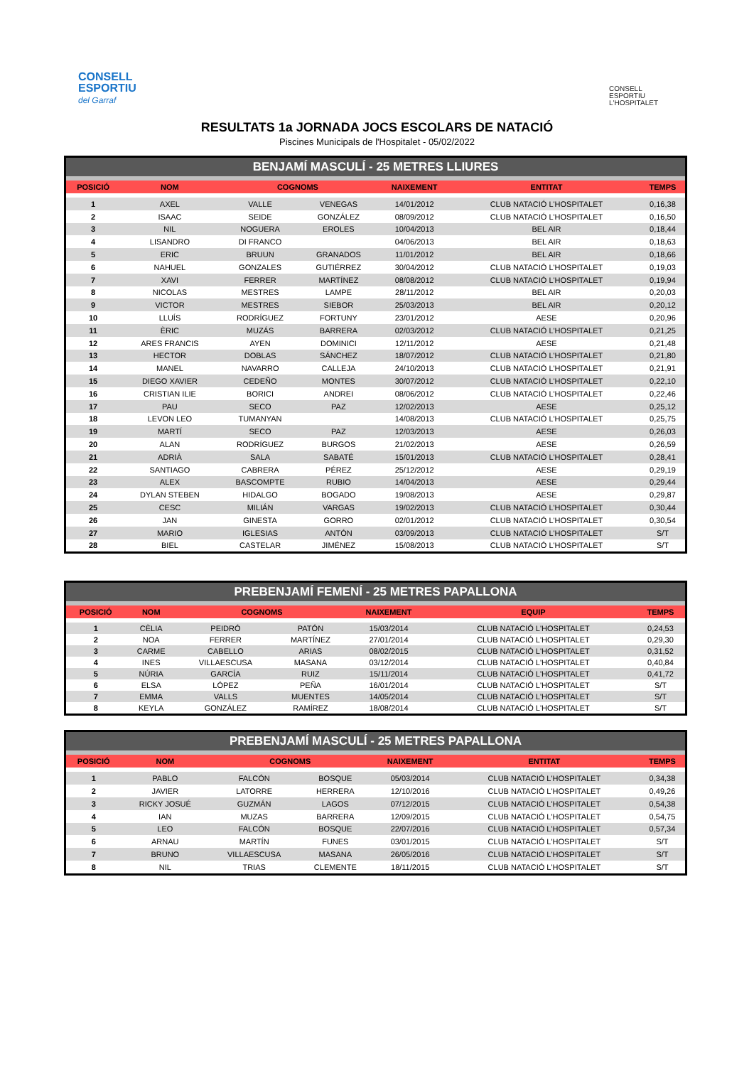CONSELL
ESPORTIU
del Garraf
CONSELL
ESPORTIU
L'HOSPITALET
RESULTATS 1a JORNADA JOCS ESCOLARS DE NATACIÓ
Piscines Municipals de l'Hospitalet - 05/02/2022
BENJAMÍ MASCULÍ - 25 METRES LLIURES
| POSICIÓ | NOM | COGNOMS | | NAIXEMENT | ENTITAT | TEMPS |
| --- | --- | --- | --- | --- | --- | --- |
| 1 | AXEL | VALLE | VENEGAS | 14/01/2012 | CLUB NATACIÓ L'HOSPITALET | 0,16,38 |
| 2 | ISAAC | SEIDE | GONZÁLEZ | 08/09/2012 | CLUB NATACIÓ L'HOSPITALET | 0,16,50 |
| 3 | NIL | NOGUERA | EROLES | 10/04/2013 | BEL AIR | 0,18,44 |
| 4 | LISANDRO | DI FRANCO | | 04/06/2013 | BEL AIR | 0,18,63 |
| 5 | ERIC | BRUUN | GRANADOS | 11/01/2012 | BEL AIR | 0,18,66 |
| 6 | NAHUEL | GONZALES | GUTIÉRREZ | 30/04/2012 | CLUB NATACIÓ L'HOSPITALET | 0,19,03 |
| 7 | XAVI | FERRER | MARTÍNEZ | 08/08/2012 | CLUB NATACIÓ L'HOSPITALET | 0,19,94 |
| 8 | NICOLAS | MESTRES | LAMPE | 28/11/2012 | BEL AIR | 0,20,03 |
| 9 | VICTOR | MESTRES | SIEBOR | 25/03/2013 | BEL AIR | 0,20,12 |
| 10 | LLUÍS | RODRÍGUEZ | FORTUNY | 23/01/2012 | AESE | 0,20,96 |
| 11 | ÈRIC | MUZÁS | BARRERA | 02/03/2012 | CLUB NATACIÓ L'HOSPITALET | 0,21,25 |
| 12 | ARES FRANCIS | AYEN | DOMINICI | 12/11/2012 | AESE | 0,21,48 |
| 13 | HECTOR | DOBLAS | SÁNCHEZ | 18/07/2012 | CLUB NATACIÓ L'HOSPITALET | 0,21,80 |
| 14 | MANEL | NAVARRO | CALLEJA | 24/10/2013 | CLUB NATACIÓ L'HOSPITALET | 0,21,91 |
| 15 | DIEGO XAVIER | CEDEÑO | MONTES | 30/07/2012 | CLUB NATACIÓ L'HOSPITALET | 0,22,10 |
| 16 | CRISTIAN ILIE | BORICI | ANDREI | 08/06/2012 | CLUB NATACIÓ L'HOSPITALET | 0,22,46 |
| 17 | PAU | SECO | PAZ | 12/02/2013 | AESE | 0,25,12 |
| 18 | LEVON LEO | TUMANYAN | | 14/08/2013 | CLUB NATACIÓ L'HOSPITALET | 0,25,75 |
| 19 | MARTÍ | SECO | PAZ | 12/03/2013 | AESE | 0,26,03 |
| 20 | ALAN | RODRÍGUEZ | BURGOS | 21/02/2013 | AESE | 0,26,59 |
| 21 | ADRIÀ | SALA | SABATÉ | 15/01/2013 | CLUB NATACIÓ L'HOSPITALET | 0,28,41 |
| 22 | SANTIAGO | CABRERA | PÉREZ | 25/12/2012 | AESE | 0,29,19 |
| 23 | ALEX | BASCOMPTE | RUBIO | 14/04/2013 | AESE | 0,29,44 |
| 24 | DYLAN STEBEN | HIDALGO | BOGADO | 19/08/2013 | AESE | 0,29,87 |
| 25 | CESC | MILIÁN | VARGAS | 19/02/2013 | CLUB NATACIÓ L'HOSPITALET | 0,30,44 |
| 26 | JAN | GINESTA | GORRO | 02/01/2012 | CLUB NATACIÓ L'HOSPITALET | 0,30,54 |
| 27 | MARIO | IGLESIAS | ANTÓN | 03/09/2013 | CLUB NATACIÓ L'HOSPITALET | S/T |
| 28 | BIEL | CASTELAR | JIMÉNEZ | 15/08/2013 | CLUB NATACIÓ L'HOSPITALET | S/T |
PREBENJAMÍ FEMENÍ - 25 METRES PAPALLONA
| POSICIÓ | NOM | COGNOMS | | NAIXEMENT | EQUIP | TEMPS |
| --- | --- | --- | --- | --- | --- | --- |
| 1 | CÈLIA | PEIDRÓ | PATÓN | 15/03/2014 | CLUB NATACIÓ L'HOSPITALET | 0,24,53 |
| 2 | NOA | FERRER | MARTÍNEZ | 27/01/2014 | CLUB NATACIÓ L'HOSPITALET | 0,29,30 |
| 3 | CARME | CABELLO | ARIAS | 08/02/2015 | CLUB NATACIÓ L'HOSPITALET | 0,31,52 |
| 4 | INES | VILLAESCUSA | MASANA | 03/12/2014 | CLUB NATACIÓ L'HOSPITALET | 0,40,84 |
| 5 | NÚRIA | GARCÍA | RUIZ | 15/11/2014 | CLUB NATACIÓ L'HOSPITALET | 0,41,72 |
| 6 | ELSA | LÓPEZ | PEÑA | 16/01/2014 | CLUB NATACIÓ L'HOSPITALET | S/T |
| 7 | EMMA | VALLS | MUENTES | 14/05/2014 | CLUB NATACIÓ L'HOSPITALET | S/T |
| 8 | KEYLA | GONZÁLEZ | RAMÍREZ | 18/08/2014 | CLUB NATACIÓ L'HOSPITALET | S/T |
PREBENJAMÍ MASCULÍ - 25 METRES PAPALLONA
| POSICIÓ | NOM | COGNOMS | | NAIXEMENT | ENTITAT | TEMPS |
| --- | --- | --- | --- | --- | --- | --- |
| 1 | PABLO | FALCÓN | BOSQUE | 05/03/2014 | CLUB NATACIÓ L'HOSPITALET | 0,34,38 |
| 2 | JAVIER | LATORRE | HERRERA | 12/10/2016 | CLUB NATACIÓ L'HOSPITALET | 0,49,26 |
| 3 | RICKY JOSUÉ | GUZMÁN | LAGOS | 07/12/2015 | CLUB NATACIÓ L'HOSPITALET | 0,54,38 |
| 4 | IAN | MUZAS | BARRERA | 12/09/2015 | CLUB NATACIÓ L'HOSPITALET | 0,54,75 |
| 5 | LEO | FALCÓN | BOSQUE | 22/07/2016 | CLUB NATACIÓ L'HOSPITALET | 0,57,34 |
| 6 | ARNAU | MARTÍN | FUNES | 03/01/2015 | CLUB NATACIÓ L'HOSPITALET | S/T |
| 7 | BRUNO | VILLAESCUSA | MASANA | 26/05/2016 | CLUB NATACIÓ L'HOSPITALET | S/T |
| 8 | NIL | TRIAS | CLEMENTE | 18/11/2015 | CLUB NATACIÓ L'HOSPITALET | S/T |